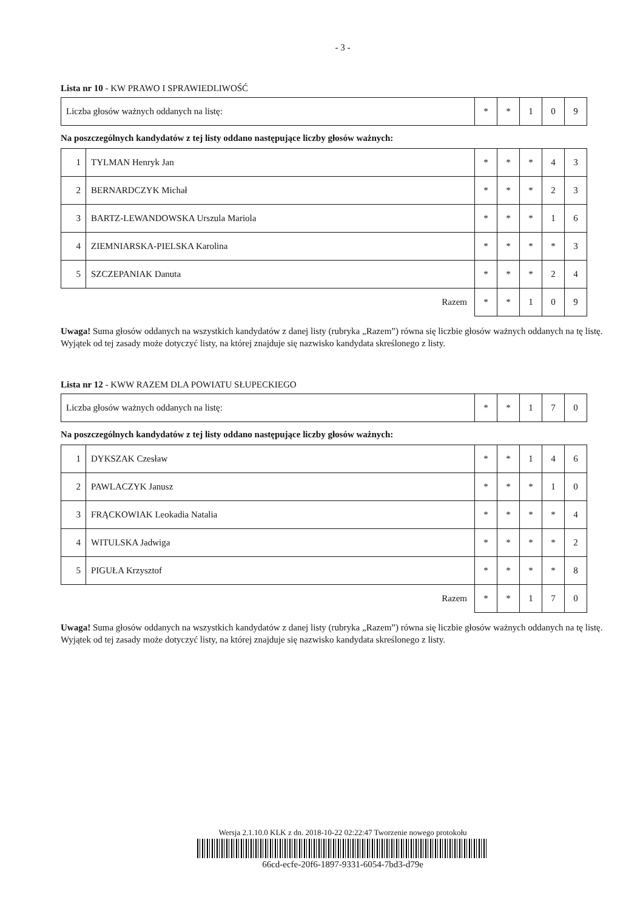- 3 -
Lista nr 10 - KW PRAWO I SPRAWIEDLIWOŚĆ
| Liczba głosów ważnych oddanych na listę: | * | * | 1 | 0 | 9 |
Na poszczególnych kandydatów z tej listy oddano następujące liczby głosów ważnych:
| 1 | TYLMAN Henryk Jan | * | * | * | 4 | 3 |
| 2 | BERNARDCZYK Michał | * | * | * | 2 | 3 |
| 3 | BARTZ-LEWANDOWSKA Urszula Mariola | * | * | * | 1 | 6 |
| 4 | ZIEMNIARSKA-PIELSKA Karolina | * | * | * | * | 3 |
| 5 | SZCZEPANIAK Danuta | * | * | * | 2 | 4 |
| Razem | | * | * | 1 | 0 | 9 |
Uwaga! Suma głosów oddanych na wszystkich kandydatów z danej listy (rubryka „Razem”) równa się liczbie głosów ważnych oddanych na tę listę. Wyjątek od tej zasady może dotyczyć listy, na której znajduje się nazwisko kandydata skreślonego z listy.
Lista nr 12 - KWW RAZEM DLA POWIATU SŁUPECKIEGO
| Liczba głosów ważnych oddanych na listę: | * | * | 1 | 7 | 0 |
Na poszczególnych kandydatów z tej listy oddano następujące liczby głosów ważnych:
| 1 | DYKSZAK Czesław | * | * | 1 | 4 | 6 |
| 2 | PAWLACZYK Janusz | * | * | * | 1 | 0 |
| 3 | FRĄCKOWIAK Leokadia Natalia | * | * | * | * | 4 |
| 4 | WITULSKA Jadwiga | * | * | * | * | 2 |
| 5 | PIGUŁA Krzysztof | * | * | * | * | 8 |
| Razem | | * | * | 1 | 7 | 0 |
Uwaga! Suma głosów oddanych na wszystkich kandydatów z danej listy (rubryka „Razem”) równa się liczbie głosów ważnych oddanych na tę listę. Wyjątek od tej zasady może dotyczyć listy, na której znajduje się nazwisko kandydata skreślonego z listy.
Wersja 2.1.10.0 KLK z dn. 2018-10-22 02:22:47 Tworzenie nowego protokołu
66cd-ecfe-20f6-1897-9331-6054-7bd3-d79e